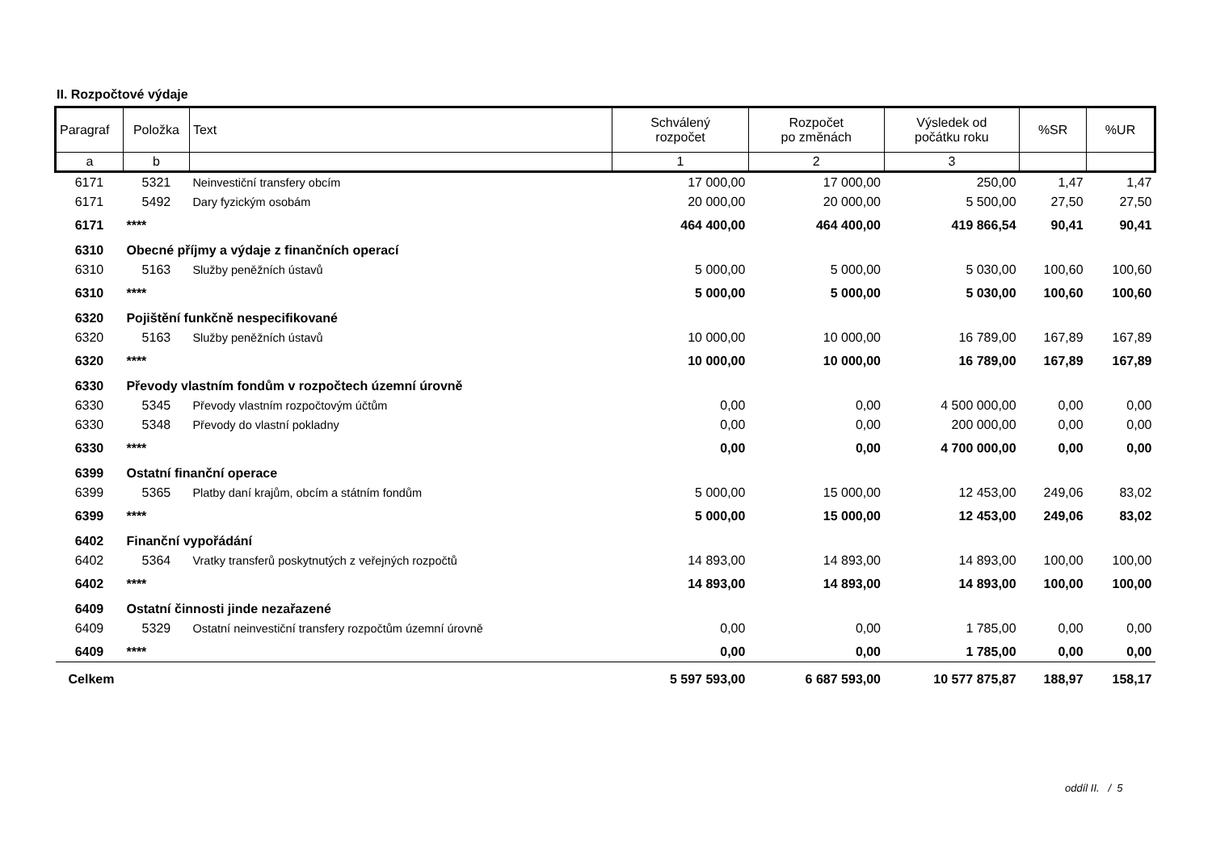II. Rozpočtové výdaje
| Paragraf | Položka | Text | Schválený rozpočet | Rozpočet po změnách | Výsledek od počátku roku | %SR | %UR |
| --- | --- | --- | --- | --- | --- | --- | --- |
| a | b | | 1 | 2 | 3 | | |
| 6171 | 5321 | Neinvestiční transfery obcím | 17 000,00 | 17 000,00 | 250,00 | 1,47 | 1,47 |
| 6171 | 5492 | Dary fyzickým osobám | 20 000,00 | 20 000,00 | 5 500,00 | 27,50 | 27,50 |
| 6171 | **** | | 464 400,00 | 464 400,00 | 419 866,54 | 90,41 | 90,41 |
| 6310 | Obecné příjmy a výdaje z finančních operací | | | | | | |
| 6310 | 5163 | Služby peněžních ústavů | 5 000,00 | 5 000,00 | 5 030,00 | 100,60 | 100,60 |
| 6310 | **** | | 5 000,00 | 5 000,00 | 5 030,00 | 100,60 | 100,60 |
| 6320 | Pojištění funkčně nespecifikované | | | | | | |
| 6320 | 5163 | Služby peněžních ústavů | 10 000,00 | 10 000,00 | 16 789,00 | 167,89 | 167,89 |
| 6320 | **** | | 10 000,00 | 10 000,00 | 16 789,00 | 167,89 | 167,89 |
| 6330 | Převody vlastním fondům v rozpočtech územní úrovně | | | | | | |
| 6330 | 5345 | Převody vlastním rozpočtovým účtům | 0,00 | 0,00 | 4 500 000,00 | 0,00 | 0,00 |
| 6330 | 5348 | Převody do vlastní pokladny | 0,00 | 0,00 | 200 000,00 | 0,00 | 0,00 |
| 6330 | **** | | 0,00 | 0,00 | 4 700 000,00 | 0,00 | 0,00 |
| 6399 | Ostatní finanční operace | | | | | | |
| 6399 | 5365 | Platby daní krajům, obcím a státním fondům | 5 000,00 | 15 000,00 | 12 453,00 | 249,06 | 83,02 |
| 6399 | **** | | 5 000,00 | 15 000,00 | 12 453,00 | 249,06 | 83,02 |
| 6402 | Finanční vypořádání | | | | | | |
| 6402 | 5364 | Vratky transferů poskytnutých z veřejných rozpočtů | 14 893,00 | 14 893,00 | 14 893,00 | 100,00 | 100,00 |
| 6402 | **** | | 14 893,00 | 14 893,00 | 14 893,00 | 100,00 | 100,00 |
| 6409 | Ostatní činnosti jinde nezařazené | | | | | | |
| 6409 | 5329 | Ostatní neinvestiční transfery rozpočtům územní úrovně | 0,00 | 0,00 | 1 785,00 | 0,00 | 0,00 |
| 6409 | **** | | 0,00 | 0,00 | 1 785,00 | 0,00 | 0,00 |
| Celkem | | | 5 597 593,00 | 6 687 593,00 | 10 577 875,87 | 188,97 | 158,17 |
oddíl II. / 5